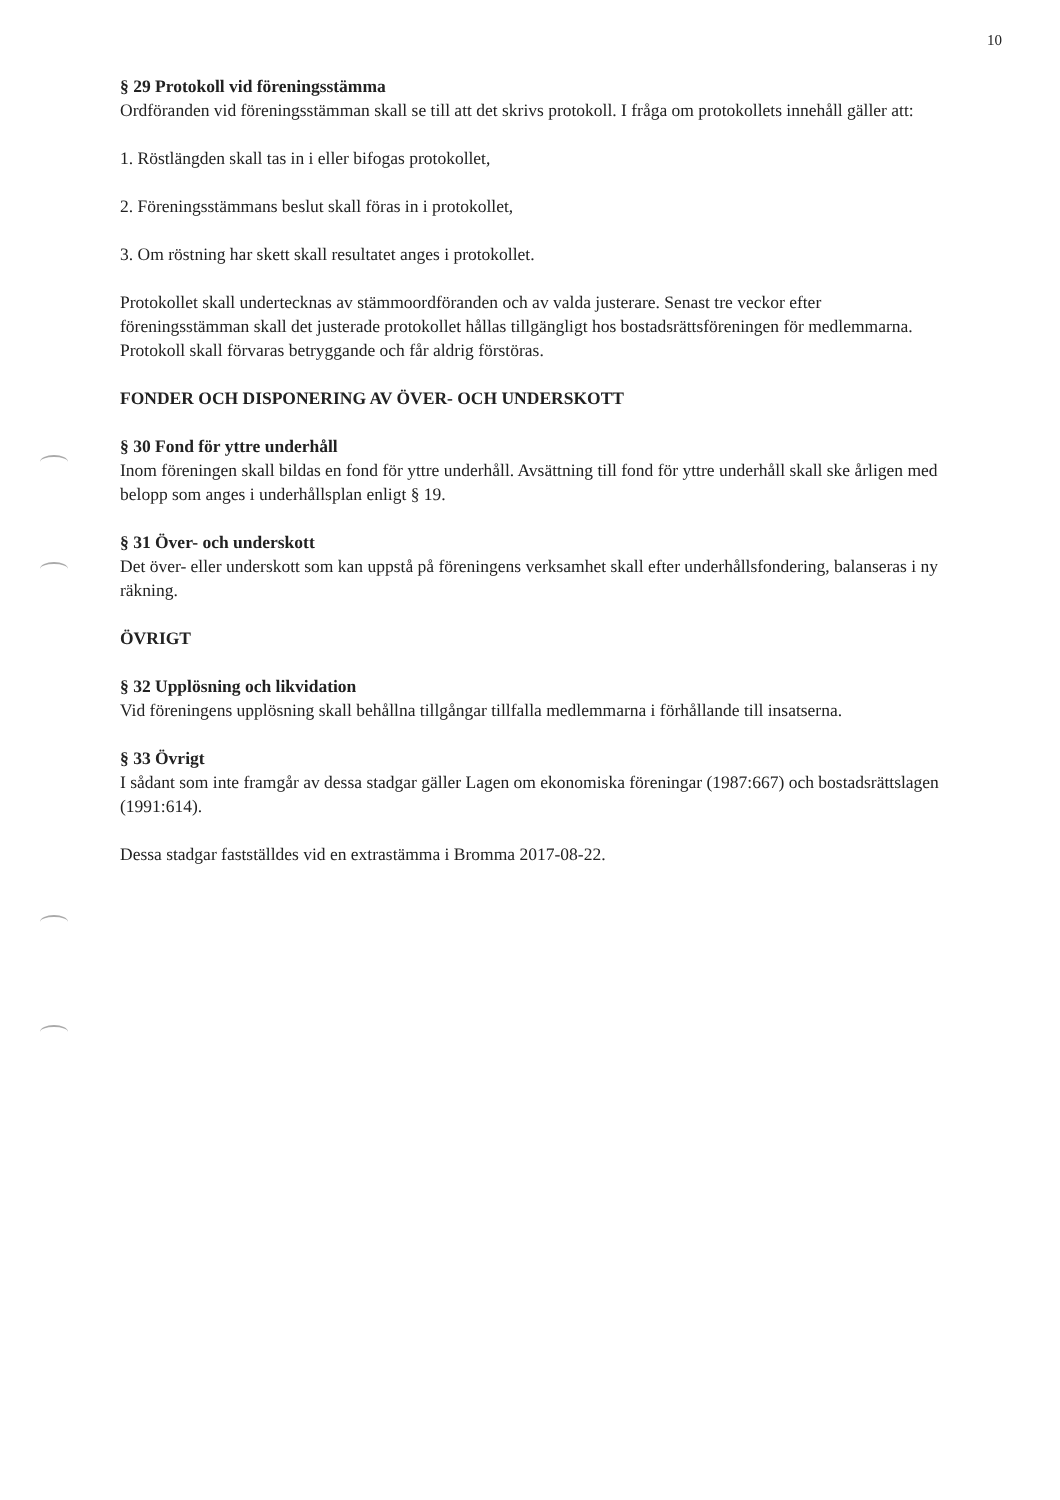10
§ 29 Protokoll vid föreningsstämma
Ordföranden vid föreningsstämman skall se till att det skrivs protokoll. I fråga om protokollets innehåll gäller att:
1. Röstlängden skall tas in i eller bifogas protokollet,
2. Föreningsstämmans beslut skall föras in i protokollet,
3. Om röstning har skett skall resultatet anges i protokollet.
Protokollet skall undertecknas av stämmoordföranden och av valda justerare. Senast tre veckor efter föreningsstämman skall det justerade protokollet hållas tillgängligt hos bostadsrättsföreningen för medlemmarna. Protokoll skall förvaras betryggande och får aldrig förstöras.
FONDER OCH DISPONERING AV ÖVER- OCH UNDERSKOTT
§ 30 Fond för yttre underhåll
Inom föreningen skall bildas en fond för yttre underhåll. Avsättning till fond för yttre underhåll skall ske årligen med belopp som anges i underhållsplan enligt § 19.
§ 31 Över- och underskott
Det över- eller underskott som kan uppstå på föreningens verksamhet skall efter underhållsfondering, balanseras i ny räkning.
ÖVRIGT
§ 32 Upplösning och likvidation
Vid föreningens upplösning skall behållna tillgångar tillfalla medlemmarna i förhållande till insatserna.
§ 33 Övrigt
I sådant som inte framgår av dessa stadgar gäller Lagen om ekonomiska föreningar (1987:667) och bostadsrättslagen (1991:614).
Dessa stadgar fastställdes vid en extrastämma i Bromma 2017-08-22.